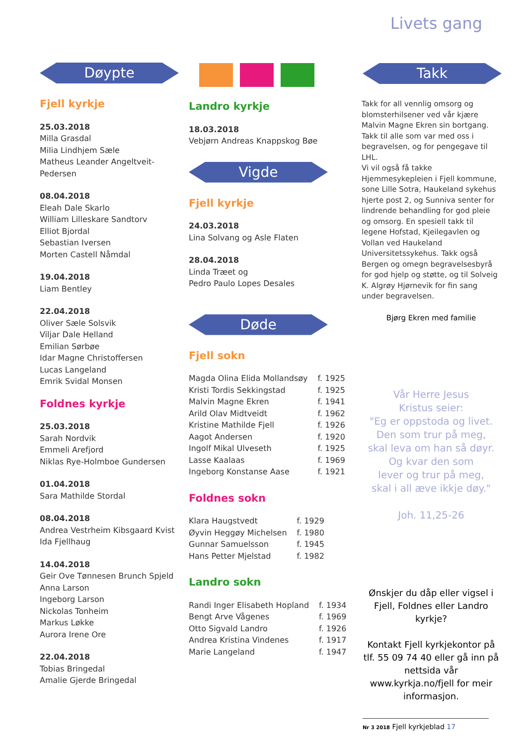Livets gang
Døypte
Fjell kyrkje
25.03.2018
Milla Grasdal
Milia Lindhjem Sæle
Matheus Leander Angeltveit-Pedersen
08.04.2018
Eleah Dale Skarlo
William Lilleskare Sandtorv
Elliot Bjordal
Sebastian Iversen
Morten Castell Nåmdal
19.04.2018
Liam Bentley
22.04.2018
Oliver Sæle Solsvik
Viljar Dale Helland
Emilian Sørbøe
Idar Magne Christoffersen
Lucas Langeland
Emrik Svidal Monsen
Foldnes kyrkje
25.03.2018
Sarah Nordvik
Emmeli Arefjord
Niklas Rye-Holmboe Gundersen
01.04.2018
Sara Mathilde Stordal
08.04.2018
Andrea Vestrheim Kibsgaard Kvist
Ida Fjellhaug
14.04.2018
Geir Ove Tønnesen Brunch Spjeld
Anna Larson
Ingeborg Larson
Nickolas Tonheim
Markus Løkke
Aurora Irene Ore
22.04.2018
Tobias Bringedal
Amalie Gjerde Bringedal
Landro kyrkje
18.03.2018
Vebjørn Andreas Knappskog Bøe
Vigde
Fjell kyrkje
24.03.2018
Lina Solvang og Asle Flaten
28.04.2018
Linda Træet og
Pedro Paulo Lopes Desales
Døde
Fjell sokn
| Magda Olina Elida Mollandsøy | f. 1925 |
| Kristi Tordis Sekkingstad | f. 1925 |
| Malvin Magne Ekren | f. 1941 |
| Arild Olav Midtveidt | f. 1962 |
| Kristine Mathilde Fjell | f. 1926 |
| Aagot Andersen | f. 1920 |
| Ingolf Mikal Ulveseth | f. 1925 |
| Lasse Kaalaas | f. 1969 |
| Ingeborg Konstanse Aase | f. 1921 |
Foldnes sokn
| Klara Haugstvedt | f. 1929 |
| Øyvin Heggøy Michelsen | f. 1980 |
| Gunnar Samuelsson | f. 1945 |
| Hans Petter Mjelstad | f. 1982 |
Landro sokn
| Randi Inger Elisabeth Hopland | f. 1934 |
| Bengt Arve Vågenes | f. 1969 |
| Otto Sigvald Landro | f. 1926 |
| Andrea Kristina Vindenes | f. 1917 |
| Marie Langeland | f. 1947 |
Takk
Takk for all vennlig omsorg og blomsterhilsener ved vår kjære Malvin Magne Ekren sin bortgang. Takk til alle som var med oss i begravelsen, og for pengegave til LHL.
Vi vil også få takke Hjemmesykepleien i Fjell kommune, sone Lille Sotra, Haukeland sykehus hjerte post 2, og Sunniva senter for lindrende behandling for god pleie og omsorg. En spesiell takk til legene Hofstad, Kjeilegavlen og Vollan ved Haukeland Universitetssykehus. Takk også Bergen og omegn begravelsesbyrå for god hjelp og støtte, og til Solveig K. Algrøy Hjørnevik for fin sang under begravelsen.
Bjørg Ekren med familie
Vår Herre Jesus
Kristus seier:
"Eg er oppstoda og livet.
Den som trur på meg,
skal leva om han så døyr.
Og kvar den som
lever og trur på meg,
skal i all æve ikkje døy."
Joh. 11,25-26
Ønskjer du dåp eller vigsel i Fjell, Foldnes eller Landro kyrkje?
Kontakt Fjell kyrkjekontor på tlf. 55 09 74 40 eller gå inn på nettsida vår www.kyrkja.no/fjell for meir informasjon.
Nr 3 2018 Fjell kyrkjeblad 17